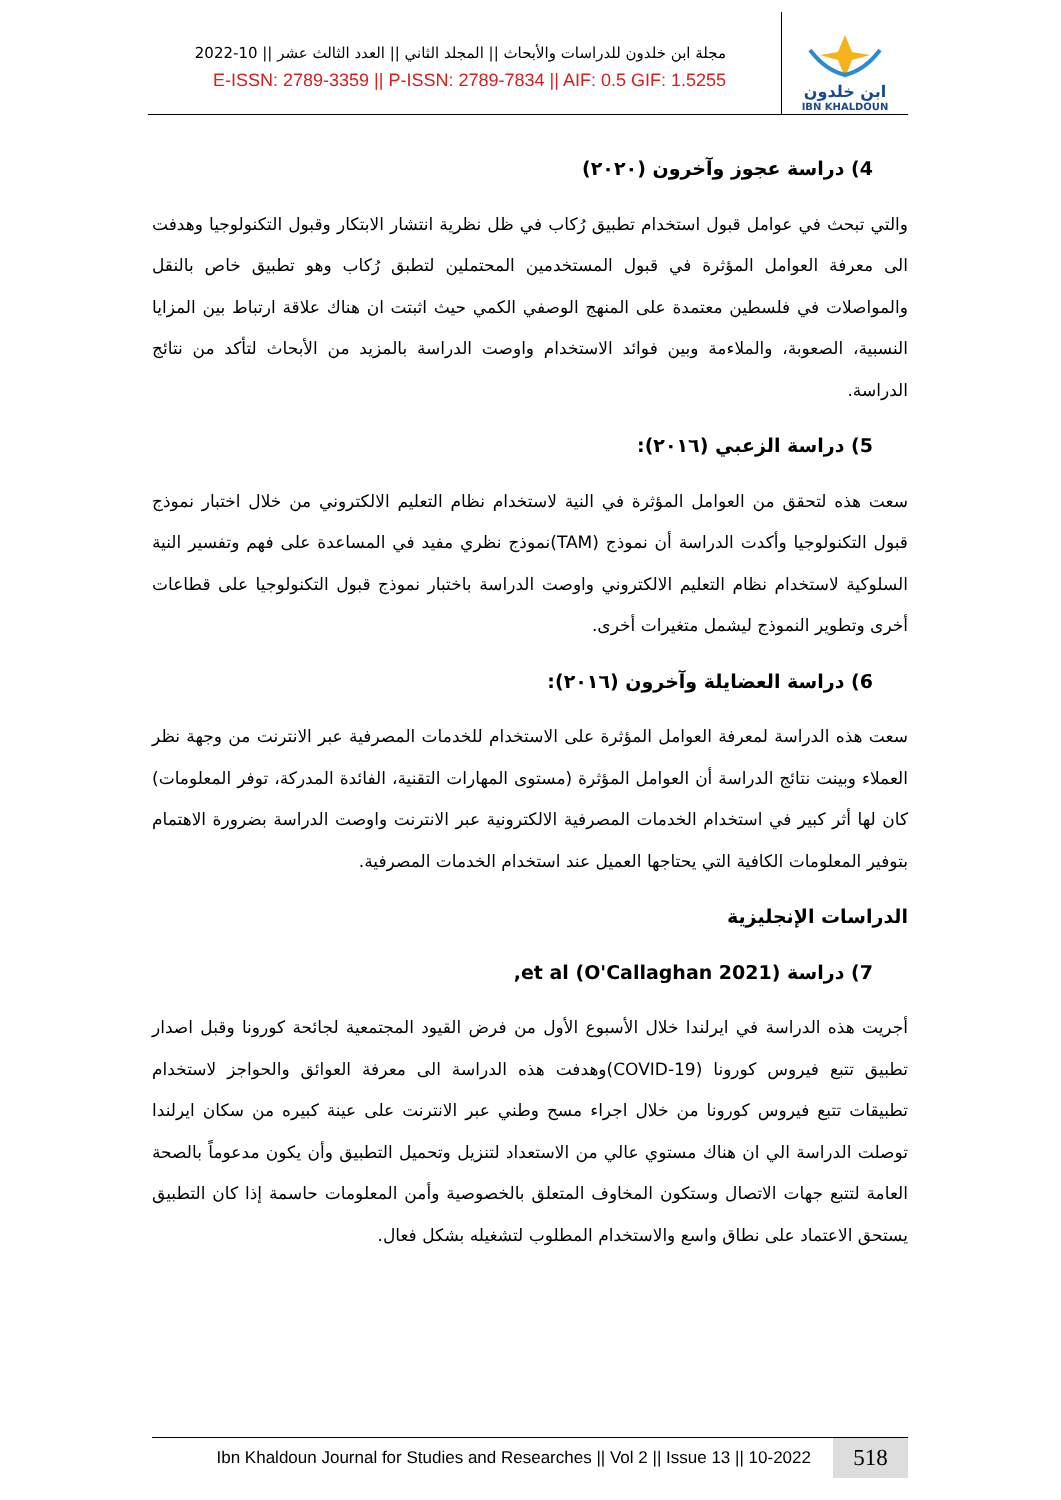مجلة ابن خلدون للدراسات والأبحاث || المجلد الثاني || العدد الثالث عشر || 10-2022
E-ISSN: 2789-3359 || P-ISSN: 2789-7834 || AIF: 0.5 GIF: 1.5255
ابن خلدون
IBN KHALDOUN
4) دراسة عجوز وآخرون (٢٠٢٠)
والتي تبحث في عوامل قبول استخدام تطبيق رُكاب في ظل نظرية انتشار الابتكار وقبول التكنولوجيا وهدفت الى معرفة العوامل المؤثرة في قبول المستخدمين المحتملين لتطبق رُكاب وهو تطبيق خاص بالنقل والمواصلات في فلسطين معتمدة على المنهج الوصفي الكمي حيث اثبتت ان هناك علاقة ارتباط بين المزايا النسبية، الصعوبة، والملاءمة وبين فوائد الاستخدام واوصت الدراسة بالمزيد من الأبحاث لتأكد من نتائج الدراسة.
5) دراسة الزعبي (٢٠١٦):
سعت هذه لتحقق من العوامل المؤثرة في النية لاستخدام نظام التعليم الالكتروني من خلال اختبار نموذج قبول التكنولوجيا وأكدت الدراسة أن نموذج (TAM)نموذج نظري مفيد في المساعدة على فهم وتفسير النية السلوكية لاستخدام نظام التعليم الالكتروني واوصت الدراسة باختبار نموذج قبول التكنولوجيا على قطاعات أخرى وتطوير النموذج ليشمل متغيرات أخرى.
6) دراسة العضايلة وآخرون (٢٠١٦):
سعت هذه الدراسة لمعرفة العوامل المؤثرة على الاستخدام للخدمات المصرفية عبر الانترنت من وجهة نظر العملاء وبينت نتائج الدراسة أن العوامل المؤثرة (مستوى المهارات التقنية، الفائدة المدركة، توفر المعلومات) كان لها أثر كبير في استخدام الخدمات المصرفية الالكترونية عبر الانترنت واوصت الدراسة بضرورة الاهتمام بتوفير المعلومات الكافية التي يحتاجها العميل عند استخدام الخدمات المصرفية.
الدراسات الإنجليزية
7) دراسة (O'Callaghan 2021) et al,
أجريت هذه الدراسة في ايرلندا خلال الأسبوع الأول من فرض القيود المجتمعية لجائحة كورونا وقبل اصدار تطبيق تتبع فيروس كورونا (COVID-19)وهدفت هذه الدراسة الى معرفة العوائق والحواجز لاستخدام تطبيقات تتبع فيروس كورونا من خلال اجراء مسح وطني عبر الانترنت على عينة كبيره من سكان ايرلندا توصلت الدراسة الي ان هناك مستوي عالي من الاستعداد لتنزيل وتحميل التطبيق وأن يكون مدعوماً بالصحة العامة لتتبع جهات الاتصال وستكون المخاوف المتعلق بالخصوصية وأمن المعلومات حاسمة إذا كان التطبيق يستحق الاعتماد على نطاق واسع والاستخدام المطلوب لتشغيله بشكل فعال.
Ibn Khaldoun Journal for Studies and Researches || Vol 2 || Issue 13 || 10-2022
518